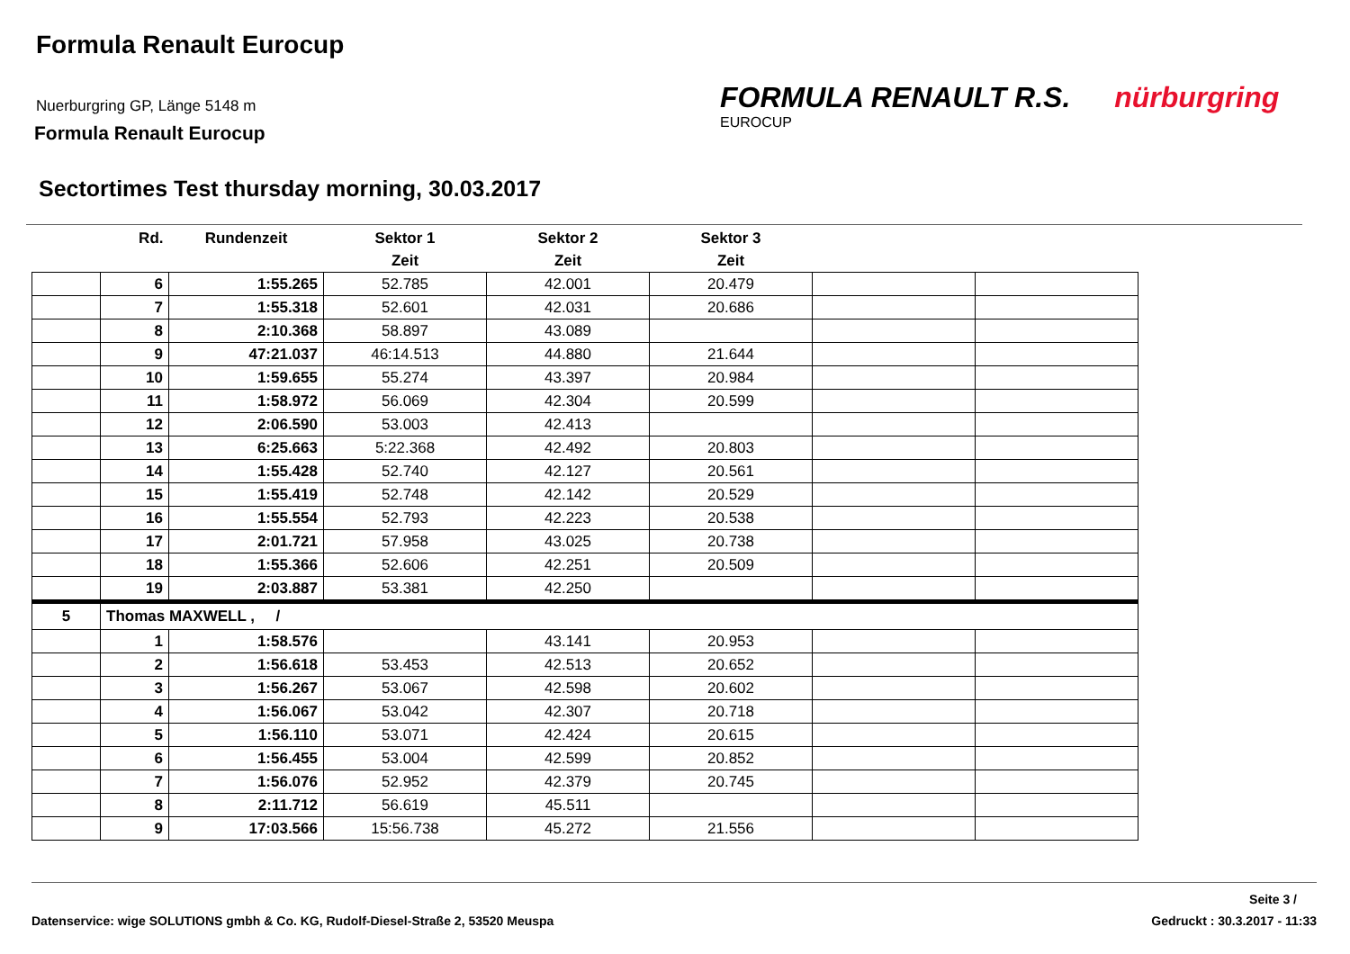Formula Renault Eurocup
Nuerburgring GP, Länge 5148 m
Formula Renault Eurocup
FORMULA RENAULT R.S. nürburgring
EUROCUP
Sectortimes Test thursday morning, 30.03.2017
| | Rd. | Rundenzeit | Sektor 1 | Sektor 2 | Sektor 3 | | |
| --- | --- | --- | --- | --- | --- | --- | --- |
| | | | Zeit | Zeit | Zeit | | |
| | 6 | 1:55.265 | 52.785 | 42.001 | 20.479 | | |
| | 7 | 1:55.318 | 52.601 | 42.031 | 20.686 | | |
| | 8 | 2:10.368 | 58.897 | 43.089 | | | |
| | 9 | 47:21.037 | 46:14.513 | 44.880 | 21.644 | | |
| | 10 | 1:59.655 | 55.274 | 43.397 | 20.984 | | |
| | 11 | 1:58.972 | 56.069 | 42.304 | 20.599 | | |
| | 12 | 2:06.590 | 53.003 | 42.413 | | | |
| | 13 | 6:25.663 | 5:22.368 | 42.492 | 20.803 | | |
| | 14 | 1:55.428 | 52.740 | 42.127 | 20.561 | | |
| | 15 | 1:55.419 | 52.748 | 42.142 | 20.529 | | |
| | 16 | 1:55.554 | 52.793 | 42.223 | 20.538 | | |
| | 17 | 2:01.721 | 57.958 | 43.025 | 20.738 | | |
| | 18 | 1:55.366 | 52.606 | 42.251 | 20.509 | | |
| | 19 | 2:03.887 | 53.381 | 42.250 | | | |
| 5 | Thomas MAXWELL , / | | | | | | |
| | 1 | 1:58.576 | | 43.141 | 20.953 | | |
| | 2 | 1:56.618 | 53.453 | 42.513 | 20.652 | | |
| | 3 | 1:56.267 | 53.067 | 42.598 | 20.602 | | |
| | 4 | 1:56.067 | 53.042 | 42.307 | 20.718 | | |
| | 5 | 1:56.110 | 53.071 | 42.424 | 20.615 | | |
| | 6 | 1:56.455 | 53.004 | 42.599 | 20.852 | | |
| | 7 | 1:56.076 | 52.952 | 42.379 | 20.745 | | |
| | 8 | 2:11.712 | 56.619 | 45.511 | | | |
| | 9 | 17:03.566 | 15:56.738 | 45.272 | 21.556 | | |
Seite 3 /
Datenservice: wige SOLUTIONS gmbh & Co. KG, Rudolf-Diesel-Straße 2, 53520 Meuspa Gedruckt : 30.3.2017 - 11:33